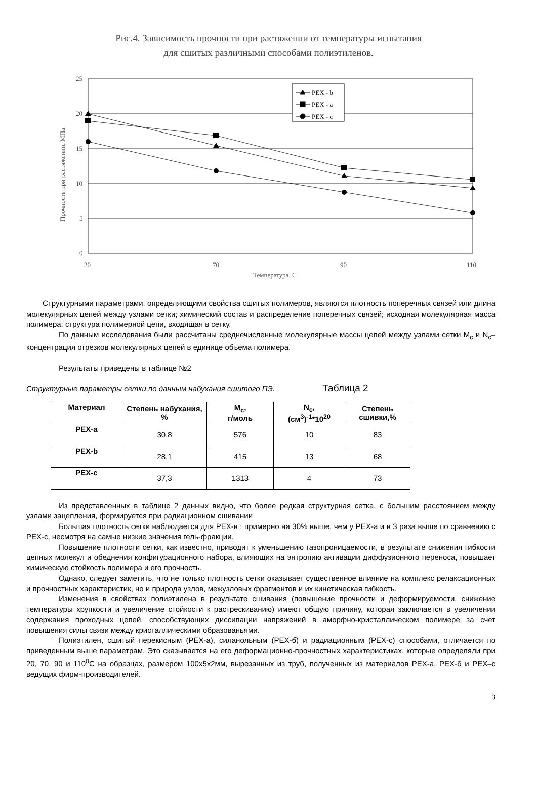Рис.4. Зависимость прочности при растяжении от температуры испытания
для сшитых различными способами полиэтиленов.
25
20
15
10
5
0
20
70
90
110
Температура, С
Прочность при растяжении, МПа
PEX - b
PEX - a
PEX - c
Структурными параметрами, определяющими свойства сшитых полимеров, являются плотность поперечных связей или длина молекулярных цепей между узлами сетки; химический состав и распределение поперечных связей; исходная молекулярная масса полимера; структура полимерной цепи, входящая в сетку.
По данным исследования были рассчитаны среднечисленные молекулярные массы цепей между узлами сетки M<sub>c</sub> и N<sub>c</sub>– концентрация отрезков молекулярных цепей в единице объема полимера.
Результаты приведены в таблице №2
Структурные параметры сетки по данным набухания сшитого ПЭ. Таблица 2
| Материал | Степень набухания, % | M<sub>c</sub>, г/моль | N<sub>c</sub>, (см<sup>3</sup>)<sup>-1</sup>*10<sup>20</sup> | Степень сшивки,% |
| --- | --- | --- | --- | --- |
| PEX-a | 30,8 | 576 | 10 | 83 |
| PEX-b | 28,1 | 415 | 13 | 68 |
| PEX-c | 37,3 | 1313 | 4 | 73 |
Из представленных в таблице 2 данных видно, что более редкая структурная сетка, с большим расстоянием между узлами зацепления, формируется при радиационном сшивании
Большая плотность сетки наблюдается для PEX-в : примерно на 30% выше, чем у PEX-a и в 3 раза выше по сравнению с PEX-c, несмотря на самые низкие значения гель-фракции.
Повышение плотности сетки, как известно, приводит к уменьшению газопроницаемости, в результате снижения гибкости цепных молекул и обеднения конфигурационного набора, влияющих на энтропию активации диффузионного переноса, повышает химическую стойкость полимера и его прочность.
Однако, следует заметить, что не только плотность сетки оказывает существенное влияние на комплекс релаксационных и прочностных характеристик, но и природа узлов, межузловых фрагментов и их кинетическая гибкость.
Изменения в свойствах полиэтилена в результате сшивания (повышение прочности и деформируемости, снижение температуры хрупкости и увеличение стойкости к растрескиванию) имеют общую причину, которая заключается в увеличении содержания проходных цепей, способствующих диссипации напряжений в аморфно-кристаллическом полимере за счет повышения силы связи между кристаллическими образованьями.
Полиэтилен, сшитый перекисным (PEX-a), силанольным (PEX-б) и радиационным (PEX-c) способами, отличается по приведенным выше параметрам. Это сказывается на его деформационно-прочностных характеристиках, которые определяли при 20, 70, 90 и 110<sup>0</sup>С на образцах, размером 100х5х2мм, вырезанных из труб, полученных из материалов PEX-a, PEX-б и PEX–c ведущих фирм-производителей.
3